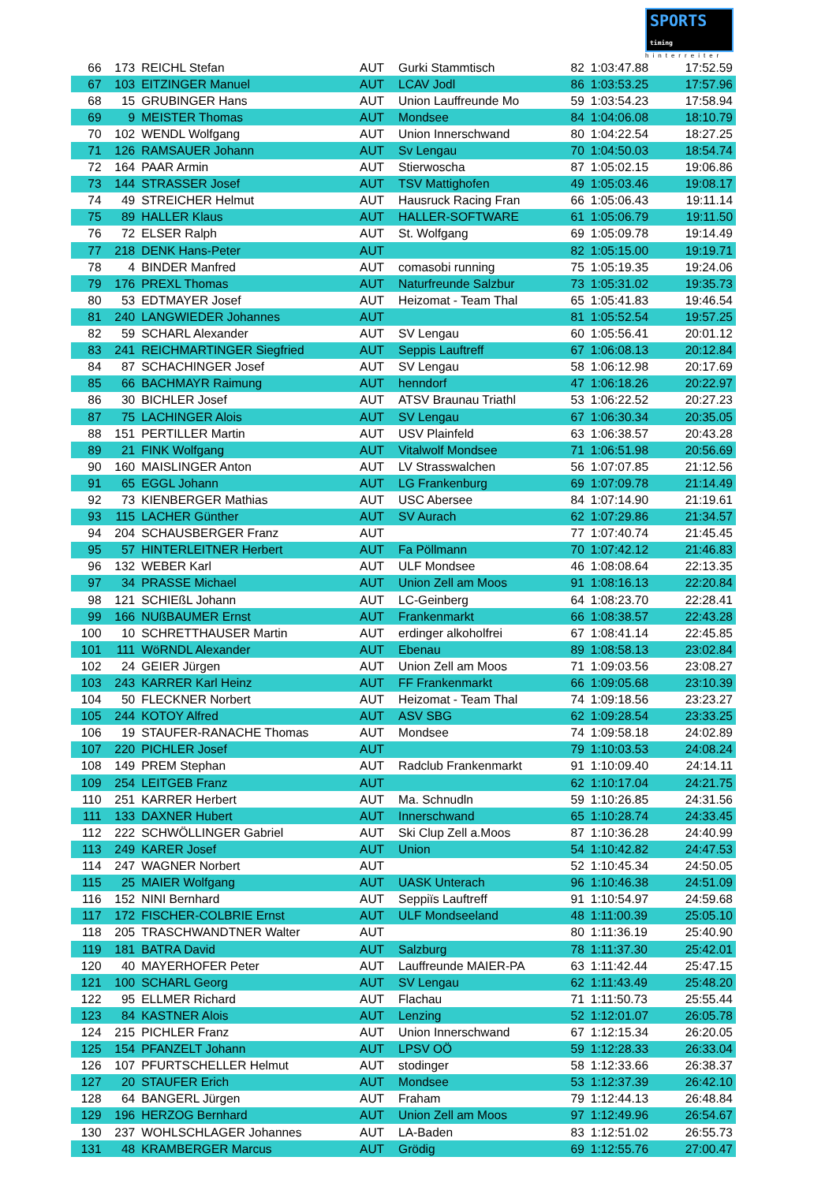SPORTS timing
hinterreiter
| 66 | 173 | REICHL Stefan | AUT | Gurki Stammtisch | 82 | 1:03:47.88 | 17:52.59 |
| 67 | 103 | EITZINGER Manuel | AUT | LCAV Jodl | 86 | 1:03:53.25 | 17:57.96 |
| 68 | 15 | GRUBINGER Hans | AUT | Union Lauffreunde Mo | 59 | 1:03:54.23 | 17:58.94 |
| 69 | 9 | MEISTER Thomas | AUT | Mondsee | 84 | 1:04:06.08 | 18:10.79 |
| 70 | 102 | WENDL Wolfgang | AUT | Union Innerschwand | 80 | 1:04:22.54 | 18:27.25 |
| 71 | 126 | RAMSAUER Johann | AUT | Sv Lengau | 70 | 1:04:50.03 | 18:54.74 |
| 72 | 164 | PAAR Armin | AUT | Stierwoscha | 87 | 1:05:02.15 | 19:06.86 |
| 73 | 144 | STRASSER Josef | AUT | TSV Mattighofen | 49 | 1:05:03.46 | 19:08.17 |
| 74 | 49 | STREICHER Helmut | AUT | Hausruck Racing Fran | 66 | 1:05:06.43 | 19:11.14 |
| 75 | 89 | HALLER Klaus | AUT | HALLER-SOFTWARE | 61 | 1:05:06.79 | 19:11.50 |
| 76 | 72 | ELSER Ralph | AUT | St. Wolfgang | 69 | 1:05:09.78 | 19:14.49 |
| 77 | 218 | DENK Hans-Peter | AUT | | 82 | 1:05:15.00 | 19:19.71 |
| 78 | 4 | BINDER Manfred | AUT | comasobi running | 75 | 1:05:19.35 | 19:24.06 |
| 79 | 176 | PREXL Thomas | AUT | Naturfreunde Salzbur | 73 | 1:05:31.02 | 19:35.73 |
| 80 | 53 | EDTMAYER Josef | AUT | Heizomat - Team Thal | 65 | 1:05:41.83 | 19:46.54 |
| 81 | 240 | LANGWIEDER Johannes | AUT | | 81 | 1:05:52.54 | 19:57.25 |
| 82 | 59 | SCHARL Alexander | AUT | SV Lengau | 60 | 1:05:56.41 | 20:01.12 |
| 83 | 241 | REICHMARTINGER Siegfried | AUT | Seppis Lauftreff | 67 | 1:06:08.13 | 20:12.84 |
| 84 | 87 | SCHACHINGER Josef | AUT | SV Lengau | 58 | 1:06:12.98 | 20:17.69 |
| 85 | 66 | BACHMAYR Raimung | AUT | henndorf | 47 | 1:06:18.26 | 20:22.97 |
| 86 | 30 | BICHLER Josef | AUT | ATSV Braunau Triathl | 53 | 1:06:22.52 | 20:27.23 |
| 87 | 75 | LACHINGER Alois | AUT | SV Lengau | 67 | 1:06:30.34 | 20:35.05 |
| 88 | 151 | PERTILLER Martin | AUT | USV Plainfeld | 63 | 1:06:38.57 | 20:43.28 |
| 89 | 21 | FINK Wolfgang | AUT | Vitalwolf Mondsee | 71 | 1:06:51.98 | 20:56.69 |
| 90 | 160 | MAISLINGER Anton | AUT | LV Strasswalchen | 56 | 1:07:07.85 | 21:12.56 |
| 91 | 65 | EGGL Johann | AUT | LG Frankenburg | 69 | 1:07:09.78 | 21:14.49 |
| 92 | 73 | KIENBERGER Mathias | AUT | USC Abersee | 84 | 1:07:14.90 | 21:19.61 |
| 93 | 115 | LACHER Günther | AUT | SV Aurach | 62 | 1:07:29.86 | 21:34.57 |
| 94 | 204 | SCHAUSBERGER Franz | AUT | | 77 | 1:07:40.74 | 21:45.45 |
| 95 | 57 | HINTERLEITNER Herbert | AUT | Fa Pöllmann | 70 | 1:07:42.12 | 21:46.83 |
| 96 | 132 | WEBER Karl | AUT | ULF Mondsee | 46 | 1:08:08.64 | 22:13.35 |
| 97 | 34 | PRASSE Michael | AUT | Union Zell am Moos | 91 | 1:08:16.13 | 22:20.84 |
| 98 | 121 | SCHIEßL Johann | AUT | LC-Geinberg | 64 | 1:08:23.70 | 22:28.41 |
| 99 | 166 | NUßBAUMER Ernst | AUT | Frankenmarkt | 66 | 1:08:38.57 | 22:43.28 |
| 100 | 10 | SCHRETTHAUSER Martin | AUT | erdinger alkoholfrei | 67 | 1:08:41.14 | 22:45.85 |
| 101 | 111 | WöRNDL Alexander | AUT | Ebenau | 89 | 1:08:58.13 | 23:02.84 |
| 102 | 24 | GEIER Jürgen | AUT | Union Zell am Moos | 71 | 1:09:03.56 | 23:08.27 |
| 103 | 243 | KARRER Karl Heinz | AUT | FF Frankenmarkt | 66 | 1:09:05.68 | 23:10.39 |
| 104 | 50 | FLECKNER Norbert | AUT | Heizomat - Team Thal | 74 | 1:09:18.56 | 23:23.27 |
| 105 | 244 | KOTOY Alfred | AUT | ASV SBG | 62 | 1:09:28.54 | 23:33.25 |
| 106 | 19 | STAUFER-RANACHE Thomas | AUT | Mondsee | 74 | 1:09:58.18 | 24:02.89 |
| 107 | 220 | PICHLER Josef | AUT | | 79 | 1:10:03.53 | 24:08.24 |
| 108 | 149 | PREM Stephan | AUT | Radclub Frankenmarkt | 91 | 1:10:09.40 | 24:14.11 |
| 109 | 254 | LEITGEB Franz | AUT | | 62 | 1:10:17.04 | 24:21.75 |
| 110 | 251 | KARRER Herbert | AUT | Ma. Schnudln | 59 | 1:10:26.85 | 24:31.56 |
| 111 | 133 | DAXNER Hubert | AUT | Innerschwand | 65 | 1:10:28.74 | 24:33.45 |
| 112 | 222 | SCHWÖLLINGER Gabriel | AUT | Ski Clup Zell a.Moos | 87 | 1:10:36.28 | 24:40.99 |
| 113 | 249 | KARER Josef | AUT | Union | 54 | 1:10:42.82 | 24:47.53 |
| 114 | 247 | WAGNER Norbert | AUT | | 52 | 1:10:45.34 | 24:50.05 |
| 115 | 25 | MAIER Wolfgang | AUT | UASK Unterach | 96 | 1:10:46.38 | 24:51.09 |
| 116 | 152 | NINI Bernhard | AUT | Seppiïs Lauftreff | 91 | 1:10:54.97 | 24:59.68 |
| 117 | 172 | FISCHER-COLBRIE Ernst | AUT | ULF Mondseeland | 48 | 1:11:00.39 | 25:05.10 |
| 118 | 205 | TRASCHWANDTNER Walter | AUT | | 80 | 1:11:36.19 | 25:40.90 |
| 119 | 181 | BATRA David | AUT | Salzburg | 78 | 1:11:37.30 | 25:42.01 |
| 120 | 40 | MAYERHOFER Peter | AUT | Lauffreunde MAIER-PA | 63 | 1:11:42.44 | 25:47.15 |
| 121 | 100 | SCHARL Georg | AUT | SV Lengau | 62 | 1:11:43.49 | 25:48.20 |
| 122 | 95 | ELLMER Richard | AUT | Flachau | 71 | 1:11:50.73 | 25:55.44 |
| 123 | 84 | KASTNER Alois | AUT | Lenzing | 52 | 1:12:01.07 | 26:05.78 |
| 124 | 215 | PICHLER Franz | AUT | Union Innerschwand | 67 | 1:12:15.34 | 26:20.05 |
| 125 | 154 | PFANZELT Johann | AUT | LPSV OÖ | 59 | 1:12:28.33 | 26:33.04 |
| 126 | 107 | PFURTSCHELLER Helmut | AUT | stodinger | 58 | 1:12:33.66 | 26:38.37 |
| 127 | 20 | STAUFER Erich | AUT | Mondsee | 53 | 1:12:37.39 | 26:42.10 |
| 128 | 64 | BANGERL Jürgen | AUT | Fraham | 79 | 1:12:44.13 | 26:48.84 |
| 129 | 196 | HERZOG Bernhard | AUT | Union Zell am Moos | 97 | 1:12:49.96 | 26:54.67 |
| 130 | 237 | WOHLSCHLAGER Johannes | AUT | LA-Baden | 83 | 1:12:51.02 | 26:55.73 |
| 131 | 48 | KRAMBERGER Marcus | AUT | Grödig | 69 | 1:12:55.76 | 27:00.47 |